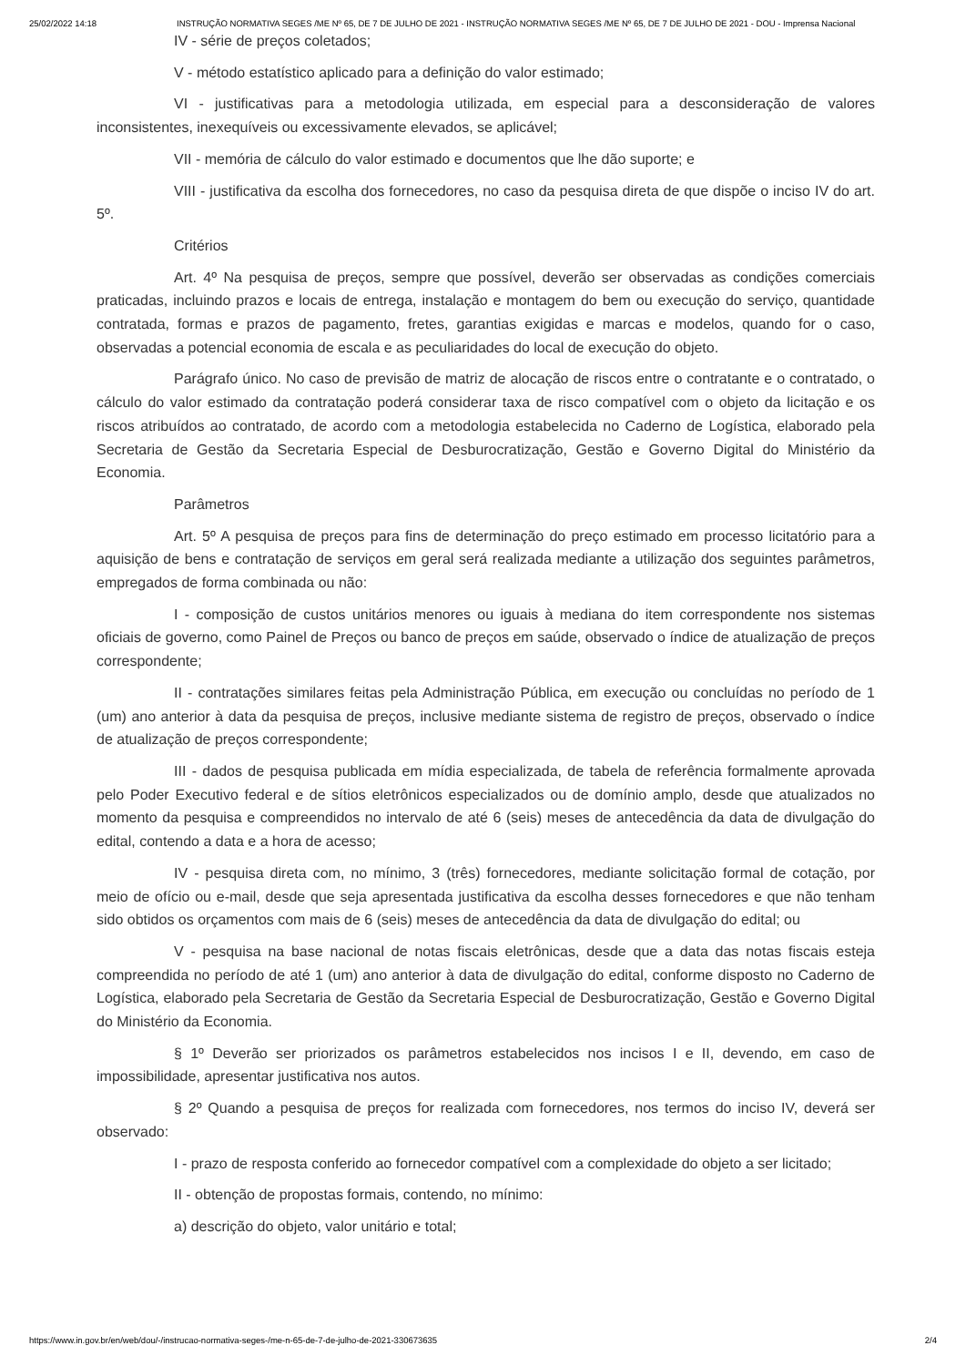25/02/2022 14:18 INSTRUÇÃO NORMATIVA SEGES /ME Nº 65, DE 7 DE JULHO DE 2021 - INSTRUÇÃO NORMATIVA SEGES /ME Nº 65, DE 7 DE JULHO DE 2021 - DOU - Imprensa Nacional
IV - série de preços coletados;
V - método estatístico aplicado para a definição do valor estimado;
VI - justificativas para a metodologia utilizada, em especial para a desconsideração de valores inconsistentes, inexequíveis ou excessivamente elevados, se aplicável;
VII - memória de cálculo do valor estimado e documentos que lhe dão suporte; e
VIII - justificativa da escolha dos fornecedores, no caso da pesquisa direta de que dispõe o inciso IV do art. 5º.
Critérios
Art. 4º Na pesquisa de preços, sempre que possível, deverão ser observadas as condições comerciais praticadas, incluindo prazos e locais de entrega, instalação e montagem do bem ou execução do serviço, quantidade contratada, formas e prazos de pagamento, fretes, garantias exigidas e marcas e modelos, quando for o caso, observadas a potencial economia de escala e as peculiaridades do local de execução do objeto.
Parágrafo único. No caso de previsão de matriz de alocação de riscos entre o contratante e o contratado, o cálculo do valor estimado da contratação poderá considerar taxa de risco compatível com o objeto da licitação e os riscos atribuídos ao contratado, de acordo com a metodologia estabelecida no Caderno de Logística, elaborado pela Secretaria de Gestão da Secretaria Especial de Desburocratização, Gestão e Governo Digital do Ministério da Economia.
Parâmetros
Art. 5º A pesquisa de preços para fins de determinação do preço estimado em processo licitatório para a aquisição de bens e contratação de serviços em geral será realizada mediante a utilização dos seguintes parâmetros, empregados de forma combinada ou não:
I - composição de custos unitários menores ou iguais à mediana do item correspondente nos sistemas oficiais de governo, como Painel de Preços ou banco de preços em saúde, observado o índice de atualização de preços correspondente;
II - contratações similares feitas pela Administração Pública, em execução ou concluídas no período de 1 (um) ano anterior à data da pesquisa de preços, inclusive mediante sistema de registro de preços, observado o índice de atualização de preços correspondente;
III - dados de pesquisa publicada em mídia especializada, de tabela de referência formalmente aprovada pelo Poder Executivo federal e de sítios eletrônicos especializados ou de domínio amplo, desde que atualizados no momento da pesquisa e compreendidos no intervalo de até 6 (seis) meses de antecedência da data de divulgação do edital, contendo a data e a hora de acesso;
IV - pesquisa direta com, no mínimo, 3 (três) fornecedores, mediante solicitação formal de cotação, por meio de ofício ou e-mail, desde que seja apresentada justificativa da escolha desses fornecedores e que não tenham sido obtidos os orçamentos com mais de 6 (seis) meses de antecedência da data de divulgação do edital; ou
V - pesquisa na base nacional de notas fiscais eletrônicas, desde que a data das notas fiscais esteja compreendida no período de até 1 (um) ano anterior à data de divulgação do edital, conforme disposto no Caderno de Logística, elaborado pela Secretaria de Gestão da Secretaria Especial de Desburocratização, Gestão e Governo Digital do Ministério da Economia.
§ 1º Deverão ser priorizados os parâmetros estabelecidos nos incisos I e II, devendo, em caso de impossibilidade, apresentar justificativa nos autos.
§ 2º Quando a pesquisa de preços for realizada com fornecedores, nos termos do inciso IV, deverá ser observado:
I - prazo de resposta conferido ao fornecedor compatível com a complexidade do objeto a ser licitado;
II - obtenção de propostas formais, contendo, no mínimo:
a) descrição do objeto, valor unitário e total;
https://www.in.gov.br/en/web/dou/-/instrucao-normativa-seges-/me-n-65-de-7-de-julho-de-2021-330673635 2/4